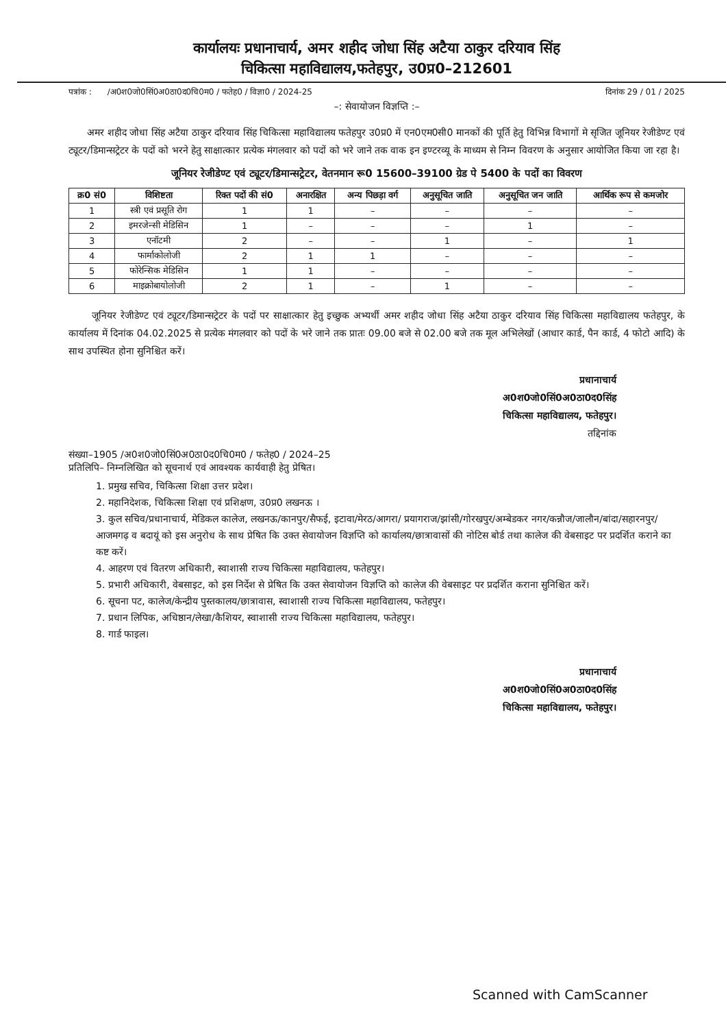कार्यालयः प्रधानाचार्य, अमर शहीद जोधा सिंह अटैया ठाकुर दरियाव सिंह
चिकित्सा महाविद्यालय,फतेहपुर, उ0प्र0–212601
पत्रांक : /अ0श0जो0सिं0अ0ठा0द0चि0म0 / फतेह0 / विज्ञा0 / 2024-25 दिनांक 29 / 01 / 2025
–: सेवायोजन विज्ञप्ति :–
अमर शहीद जोधा सिंह अटैया ठाकुर दरियाव सिंह चिकित्सा महाविद्यालय फतेहपुर उ0प्र0 में एन0एम0सी0 मानकों की पूर्ति हेतु विभिन्न विभागों मे सृजित जूनियर रेजीडेण्ट एवं ट्यूटर/डिमान्सट्रेटर के पदों को भरने हेतु साक्षात्कार प्रत्येक मंगलवार को पदों को भरे जाने तक वाक इन इण्टरव्यू के माध्यम से निम्न विवरण के अनुसार आयोजित किया जा रहा है।
जूनियर रेजीडेण्ट एवं ट्यूटर/डिमान्सट्रेटर, वेतनमान रू0 15600–39100 ग्रेड पे 5400 के पदों का विवरण
| क्र0 सं0 | विशिष्टता | रिक्त पदों की सं0 | अनारक्षित | अन्य पिछड़ा वर्ग | अनुसूचित जाति | अनुसूचित जन जाति | आर्थिक रूप से कमजोर |
| --- | --- | --- | --- | --- | --- | --- | --- |
| 1 | स्त्री एवं प्रसूति रोग | 1 | 1 | – | – | – | – |
| 2 | इमरजेन्सी मेडिसिन | 1 | – | – | – | 1 | – |
| 3 | एनॉटमी | 2 | – | – | 1 | – | 1 |
| 4 | फार्माकोलोजी | 2 | 1 | 1 | – | – | – |
| 5 | फोरेन्सिक मेडिसिन | 1 | 1 | – | – | – | – |
| 6 | माइक्रोबायोलोजी | 2 | 1 | – | 1 | – | – |
जूनियर रेजीडेण्ट एवं ट्यूटर/डिमान्सट्रेटर के पदों पर साक्षात्कार हेतु इच्छुक अभ्यर्थी अमर शहीद जोधा सिंह अटैया ठाकुर दरियाव सिंह चिकित्सा महाविद्यालय फतेहपुर, के कार्यालय में दिनांक 04.02.2025 से प्रत्येक मंगलवार को पदों के भरे जाने तक प्रातः 09.00 बजे से 02.00 बजे तक मूल अभिलेखों (आधार कार्ड, पैन कार्ड, 4 फोटो आदि) के साथ उपस्थित होना सुनिश्चित करें।
प्रधानाचार्य
अ0श0जो0सिं0अ0ठा0द0सिंह
चिकित्सा महाविद्यालय, फतेहपुर।
तद्दिनांक
संख्या–1905 /अ0श0जो0सिं0अ0ठा0द0चि0म0 / फतेह0 / 2024–25
प्रतिलिपि– निम्नलिखित को सूचनार्थ एवं आवश्यक कार्यवाही हेतु प्रेषित।
1. प्रमुख सचिव, चिकित्सा शिक्षा उत्तर प्रदेश।
2. महानिदेशक, चिकित्सा शिक्षा एवं प्रशिक्षण, उ0प्र0 लखनऊ ।
3. कुल सचिव/प्रधानाचार्य, मेडिकल कालेज, लखनऊ/कानपुर/सैफई, इटावा/मेरठ/आगरा/ प्रयागराज/झांसी/गोरखपुर/अम्बेडकर नगर/कन्नौज/जालौन/बांदा/सहारनपुर/ आजमगढ़ व बदायूं को इस अनुरोध के साथ प्रेषित कि उक्त सेवायोजन विज्ञप्ति को कार्यालय/छात्रावासों की नोटिस बोर्ड तथा कालेज की वेबसाइट पर प्रदर्शित कराने का कष्ट करें।
4. आहरण एवं वितरण अधिकारी, स्वाशासी राज्य चिकित्सा महाविद्यालय, फतेहपुर।
5. प्रभारी अधिकारी, वेबसाइट, को इस निर्देश से प्रेषित कि उक्त सेवायोजन विज्ञप्ति को कालेज की वेबसाइट पर प्रदर्शित कराना सुनिश्चित करें।
6. सूचना पट, कालेज/केन्द्रीय पुस्तकालय/छात्रावास, स्वाशासी राज्य चिकित्सा महाविद्यालय, फतेहपुर।
7. प्रधान लिपिक, अधिष्ठान/लेखा/कैशियर, स्वाशासी राज्य चिकित्सा महाविद्यालय, फतेहपुर।
8. गार्ड फाइल।
प्रधानाचार्य
अ0श0जो0सिं0अ0ठा0द0सिंह
चिकित्सा महाविद्यालय, फतेहपुर।
Scanned with CamScanner